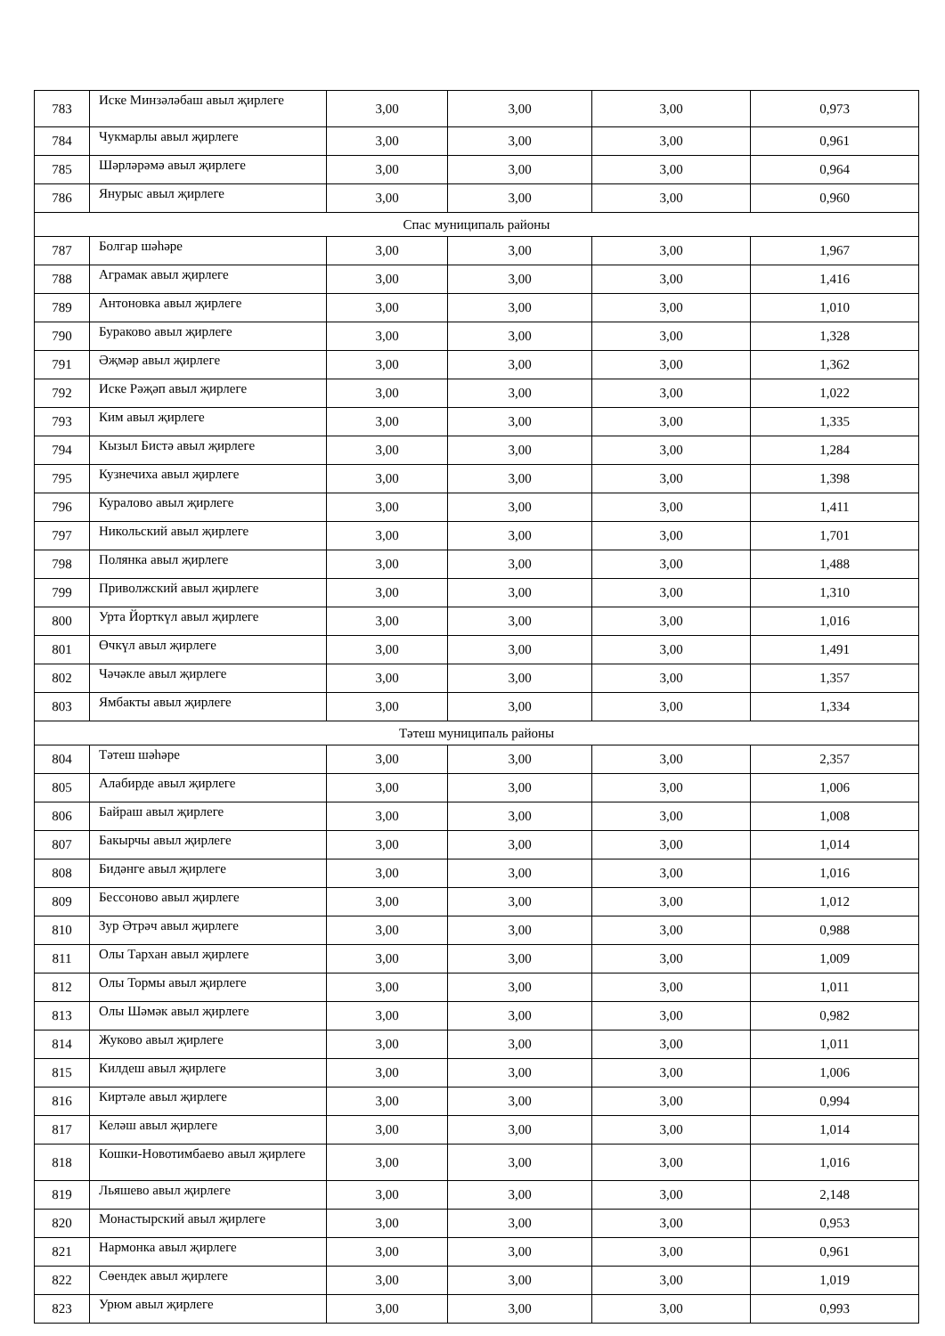| 783 | Иске Минзәләбаш авыл җирлеге | 3,00 | 3,00 | 3,00 | 0,973 |
| 784 | Чукмарлы авыл җирлеге | 3,00 | 3,00 | 3,00 | 0,961 |
| 785 | Шәрләрәмә авыл җирлеге | 3,00 | 3,00 | 3,00 | 0,964 |
| 786 | Янурыс авыл җирлеге | 3,00 | 3,00 | 3,00 | 0,960 |
| Спас муниципаль районы | | | | | |
| 787 | Болгар шәһәре | 3,00 | 3,00 | 3,00 | 1,967 |
| 788 | Аграмак авыл җирлеге | 3,00 | 3,00 | 3,00 | 1,416 |
| 789 | Антоновка авыл җирлеге | 3,00 | 3,00 | 3,00 | 1,010 |
| 790 | Бураково авыл җирлеге | 3,00 | 3,00 | 3,00 | 1,328 |
| 791 | Әҗмәр авыл җирлеге | 3,00 | 3,00 | 3,00 | 1,362 |
| 792 | Иске Рәҗәп авыл җирлеге | 3,00 | 3,00 | 3,00 | 1,022 |
| 793 | Ким авыл җирлеге | 3,00 | 3,00 | 3,00 | 1,335 |
| 794 | Кызыл Бистә авыл җирлеге | 3,00 | 3,00 | 3,00 | 1,284 |
| 795 | Кузнечиха авыл җирлеге | 3,00 | 3,00 | 3,00 | 1,398 |
| 796 | Куралово авыл җирлеге | 3,00 | 3,00 | 3,00 | 1,411 |
| 797 | Никольский авыл җирлеге | 3,00 | 3,00 | 3,00 | 1,701 |
| 798 | Полянка авыл җирлеге | 3,00 | 3,00 | 3,00 | 1,488 |
| 799 | Приволжский авыл җирлеге | 3,00 | 3,00 | 3,00 | 1,310 |
| 800 | Урта Йорткүл авыл җирлеге | 3,00 | 3,00 | 3,00 | 1,016 |
| 801 | Өчкүл авыл җирлеге | 3,00 | 3,00 | 3,00 | 1,491 |
| 802 | Чәчәкле авыл җирлеге | 3,00 | 3,00 | 3,00 | 1,357 |
| 803 | Ямбакты авыл җирлеге | 3,00 | 3,00 | 3,00 | 1,334 |
| Тәтеш муниципаль районы | | | | | |
| 804 | Тәтеш шәһәре | 3,00 | 3,00 | 3,00 | 2,357 |
| 805 | Алабирде авыл җирлеге | 3,00 | 3,00 | 3,00 | 1,006 |
| 806 | Байраш авыл җирлеге | 3,00 | 3,00 | 3,00 | 1,008 |
| 807 | Бакырчы авыл җирлеге | 3,00 | 3,00 | 3,00 | 1,014 |
| 808 | Бидәнге авыл җирлеге | 3,00 | 3,00 | 3,00 | 1,016 |
| 809 | Бессоново авыл җирлеге | 3,00 | 3,00 | 3,00 | 1,012 |
| 810 | Зур Әтрәч авыл җирлеге | 3,00 | 3,00 | 3,00 | 0,988 |
| 811 | Олы Тархан авыл җирлеге | 3,00 | 3,00 | 3,00 | 1,009 |
| 812 | Олы Тормы авыл җирлеге | 3,00 | 3,00 | 3,00 | 1,011 |
| 813 | Олы Шәмәк авыл җирлеге | 3,00 | 3,00 | 3,00 | 0,982 |
| 814 | Жуково авыл җирлеге | 3,00 | 3,00 | 3,00 | 1,011 |
| 815 | Килдеш авыл җирлеге | 3,00 | 3,00 | 3,00 | 1,006 |
| 816 | Киртәле авыл җирлеге | 3,00 | 3,00 | 3,00 | 0,994 |
| 817 | Келәш авыл җирлеге | 3,00 | 3,00 | 3,00 | 1,014 |
| 818 | Кошки-Новотимбаево авыл җирлеге | 3,00 | 3,00 | 3,00 | 1,016 |
| 819 | Льяшево авыл җирлеге | 3,00 | 3,00 | 3,00 | 2,148 |
| 820 | Монастырский авыл җирлеге | 3,00 | 3,00 | 3,00 | 0,953 |
| 821 | Нармонка авыл җирлеге | 3,00 | 3,00 | 3,00 | 0,961 |
| 822 | Сөендек авыл җирлеге | 3,00 | 3,00 | 3,00 | 1,019 |
| 823 | Урюм авыл җирлеге | 3,00 | 3,00 | 3,00 | 0,993 |